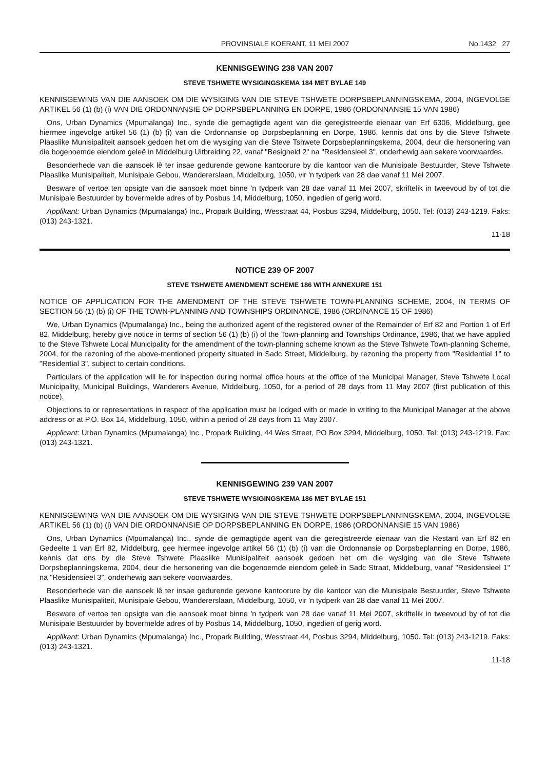PROVINSIALE KOERANT, 11 MEI 2007 No.1432 27
KENNISGEWING 238 VAN 2007
STEVE TSHWETE WYSIGINGSKEMA 184 MET BYLAE 149
KENNISGEWING VAN DIE AANSOEK OM DIE WYSIGING VAN DIE STEVE TSHWETE DORPSBEPLANNINGSKEMA, 2004, INGEVOLGE ARTIKEL 56 (1) (b) (i) VAN DIE ORDONNANSIE OP DORPSBEPLANNING EN DORPE, 1986 (ORDONNANSIE 15 VAN 1986)
Ons, Urban Dynamics (Mpumalanga) Inc., synde die gemagtigde agent van die geregistreerde eienaar van Erf 6306, Middelburg, gee hiermee ingevolge artikel 56 (1) (b) (i) van die Ordonnansie op Dorpsbeplanning en Dorpe, 1986, kennis dat ons by die Steve Tshwete Plaaslike Munisipaliteit aansoek gedoen het om die wysiging van die Steve Tshwete Dorpsbeplanningskema, 2004, deur die hersonering van die bogenoemde eiendom geleë in Middelburg Uitbreiding 22, vanaf "Besigheid 2" na "Residensieel 3", onderhewig aan sekere voorwaardes.
Besonderhede van die aansoek lê ter insae gedurende gewone kantoorure by die kantoor van die Munisipale Bestuurder, Steve Tshwete Plaaslike Munisipaliteit, Munisipale Gebou, Wandererslaan, Middelburg, 1050, vir 'n tydperk van 28 dae vanaf 11 Mei 2007.
Besware of vertoe ten opsigte van die aansoek moet binne 'n tydperk van 28 dae vanaf 11 Mei 2007, skriftelik in tweevoud by of tot die Munisipale Bestuurder by bovermelde adres of by Posbus 14, Middelburg, 1050, ingedien of gerig word.
Applikant: Urban Dynamics (Mpumalanga) Inc., Propark Building, Wesstraat 44, Posbus 3294, Middelburg, 1050. Tel: (013) 243-1219. Faks: (013) 243-1321.
11-18
NOTICE 239 OF 2007
STEVE TSHWETE AMENDMENT SCHEME 186 WITH ANNEXURE 151
NOTICE OF APPLICATION FOR THE AMENDMENT OF THE STEVE TSHWETE TOWN-PLANNING SCHEME, 2004, IN TERMS OF SECTION 56 (1) (b) (i) OF THE TOWN-PLANNING AND TOWNSHIPS ORDINANCE, 1986 (ORDINANCE 15 OF 1986)
We, Urban Dynamics (Mpumalanga) Inc., being the authorized agent of the registered owner of the Remainder of Erf 82 and Portion 1 of Erf 82, Middelburg, hereby give notice in terms of section 56 (1) (b) (i) of the Town-planning and Townships Ordinance, 1986, that we have applied to the Steve Tshwete Local Municipality for the amendment of the town-planning scheme known as the Steve Tshwete Town-planning Scheme, 2004, for the rezoning of the above-mentioned property situated in Sadc Street, Middelburg, by rezoning the property from "Residential 1" to "Residential 3", subject to certain conditions.
Particulars of the application will lie for inspection during normal office hours at the office of the Municipal Manager, Steve Tshwete Local Municipality, Municipal Buildings, Wanderers Avenue, Middelburg, 1050, for a period of 28 days from 11 May 2007 (first publication of this notice).
Objections to or representations in respect of the application must be lodged with or made in writing to the Municipal Manager at the above address or at P.O. Box 14, Middelburg, 1050, within a period of 28 days from 11 May 2007.
Applicant: Urban Dynamics (Mpumalanga) Inc., Propark Building, 44 Wes Street, PO Box 3294, Middelburg, 1050. Tel: (013) 243-1219. Fax: (013) 243-1321.
KENNISGEWING 239 VAN 2007
STEVE TSHWETE WYSIGINGSKEMA 186 MET BYLAE 151
KENNISGEWING VAN DIE AANSOEK OM DIE WYSIGING VAN DIE STEVE TSHWETE DORPSBEPLANNINGSKEMA, 2004, INGEVOLGE ARTIKEL 56 (1) (b) (i) VAN DIE ORDONNANSIE OP DORPSBEPLANNING EN DORPE, 1986 (ORDONNANSIE 15 VAN 1986)
Ons, Urban Dynamics (Mpumalanga) Inc., synde die gemagtigde agent van die geregistreerde eienaar van die Restant van Erf 82 en Gedeelte 1 van Erf 82, Middelburg, gee hiermee ingevolge artikel 56 (1) (b) (i) van die Ordonnansie op Dorpsbeplanning en Dorpe, 1986, kennis dat ons by die Steve Tshwete Plaaslike Munisipaliteit aansoek gedoen het om die wysiging van die Steve Tshwete Dorpsbeplanningskema, 2004, deur die hersonering van die bogenoemde eiendom geleë in Sadc Straat, Middelburg, vanaf "Residensieel 1" na "Residensieel 3", onderhewig aan sekere voorwaardes.
Besonderhede van die aansoek lê ter insae gedurende gewone kantoorure by die kantoor van die Munisipale Bestuurder, Steve Tshwete Plaaslike Munisipaliteit, Munisipale Gebou, Wandererslaan, Middelburg, 1050, vir 'n tydperk van 28 dae vanaf 11 Mei 2007.
Besware of vertoe ten opsigte van die aansoek moet binne 'n tydperk van 28 dae vanaf 11 Mei 2007, skriftelik in tweevoud by of tot die Munisipale Bestuurder by bovermelde adres of by Posbus 14, Middelburg, 1050, ingedien of gerig word.
Applikant: Urban Dynamics (Mpumalanga) Inc., Propark Building, Wesstraat 44, Posbus 3294, Middelburg, 1050. Tel: (013) 243-1219. Faks: (013) 243-1321.
11-18